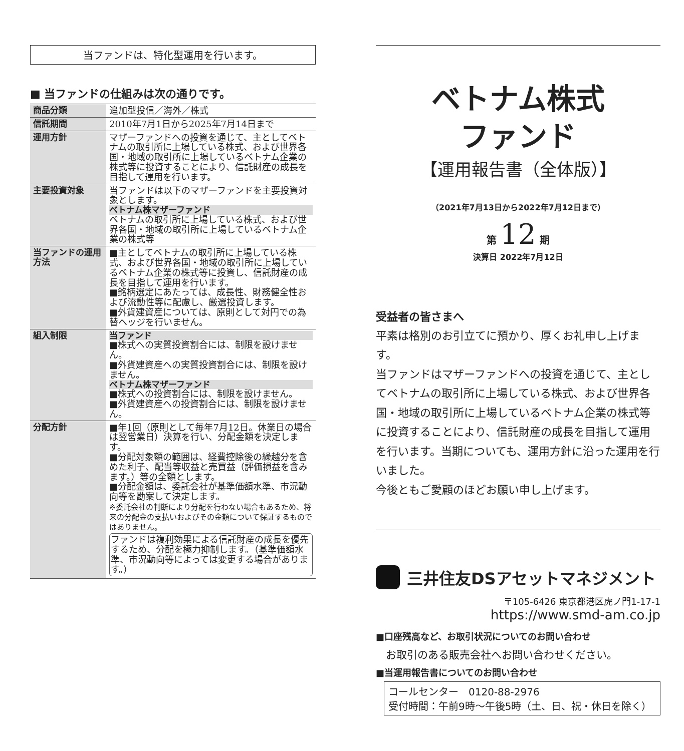当ファンドは、特化型運用を行います。
■ 当ファンドの仕組みは次の通りです。
| 商品分類 | 追加型投信／海外／株式 |
| 信託期間 | 2010年7月1日から2025年7月14日まで |
| 運用方針 | マザーファンドへの投資を通じて、主としてベトナムの取引所に上場している株式、および世界各国・地域の取引所に上場しているベトナム企業の株式等に投資することにより、信託財産の成長を目指して運用を行います。 |
| 主要投資対象 | 当ファンドは以下のマザーファンドを主要投資対象とします。 ベトナム株マザーファンド ベトナムの取引所に上場している株式、および世界各国・地域の取引所に上場しているベトナム企業の株式等 |
| 当ファンドの運用方法 | ■主としてベトナムの取引所に上場している株式、および世界各国・地域の取引所に上場しているベトナム企業の株式等に投資し、信託財産の成長を目指して運用を行います。 ■銘柄選定にあたっては、成長性、財務健全性および流動性等に配慮し、厳選投資します。 ■外貨建資産については、原則として対円での為替ヘッジを行いません。 |
| 組入制限 | 当ファンド ■株式への実質投資割合には、制限を設けません。 ■外貨建資産への実質投資割合には、制限を設けません。 ベトナム株マザーファンド ■株式への投資割合には、制限を設けません。 ■外貨建資産への投資割合には、制限を設けません。 |
| 分配方針 | ■年1回（原則として毎年7月12日。休業日の場合は翌営業日）決算を行い、分配金額を決定します。 ■分配対象額の範囲は、経費控除後の繰越分を含めた利子、配当等収益と売買益（評価損益を含みます。）等の全額とします。 ■分配金額は、委託会社が基準価額水準、市況動向等を勘案して決定します。 ※委託会社の判断により分配を行わない場合もあるため、将来の分配金の支払いおよびその金額について保証するものではありません。 ファンドは複利効果による信託財産の成長を優先するため、分配を極力抑制します。（基準価額水準、市況動向等によっては変更する場合があります。） |
ベトナム株式
ファンド
【運用報告書（全体版）】
（2021年7月13日から2022年7月12日まで）
第 12 期
決算日 2022年7月12日
受益者の皆さまへ
平素は格別のお引立てに預かり、厚くお礼申し上げます。
当ファンドはマザーファンドへの投資を通じて、主としてベトナムの取引所に上場している株式、および世界各国・地域の取引所に上場しているベトナム企業の株式等に投資することにより、信託財産の成長を目指して運用を行います。当期についても、運用方針に沿った運用を行いました。
今後ともご愛顧のほどお願い申し上げます。
三井住友DSアセットマネジメント
〒105-6426 東京都港区虎ノ門1-17-1
https://www.smd-am.co.jp
■口座残高など、お取引状況についてのお問い合わせ
お取引のある販売会社へお問い合わせください。
■当運用報告書についてのお問い合わせ
コールセンター　0120-88-2976
受付時間：午前9時～午後5時（土、日、祝・休日を除く）